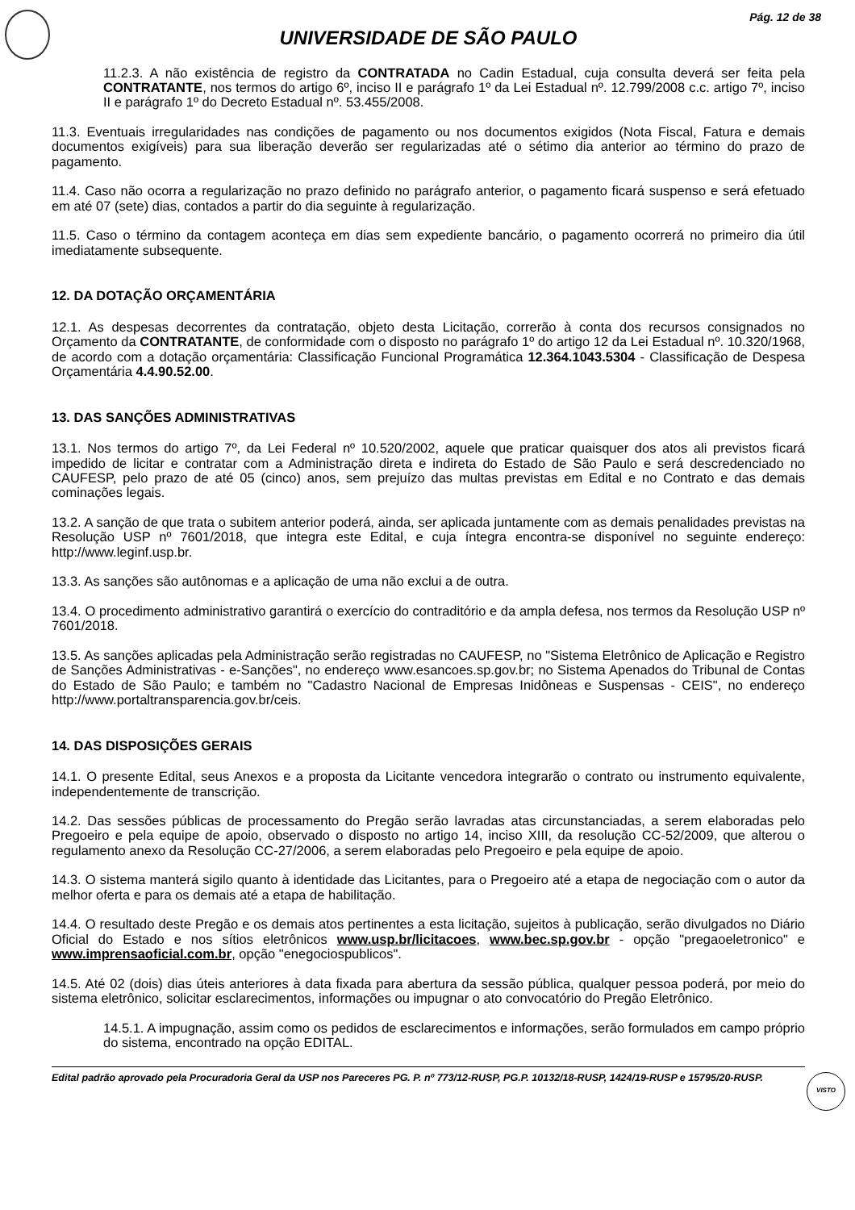Pág. 12 de 38
UNIVERSIDADE DE SÃO PAULO
11.2.3. A não existência de registro da CONTRATADA no Cadin Estadual, cuja consulta deverá ser feita pela CONTRATANTE, nos termos do artigo 6º, inciso II e parágrafo 1º da Lei Estadual nº. 12.799/2008 c.c. artigo 7º, inciso II e parágrafo 1º do Decreto Estadual nº. 53.455/2008.
11.3. Eventuais irregularidades nas condições de pagamento ou nos documentos exigidos (Nota Fiscal, Fatura e demais documentos exigíveis) para sua liberação deverão ser regularizadas até o sétimo dia anterior ao término do prazo de pagamento.
11.4. Caso não ocorra a regularização no prazo definido no parágrafo anterior, o pagamento ficará suspenso e será efetuado em até 07 (sete) dias, contados a partir do dia seguinte à regularização.
11.5. Caso o término da contagem aconteça em dias sem expediente bancário, o pagamento ocorrerá no primeiro dia útil imediatamente subsequente.
12. DA DOTAÇÃO ORÇAMENTÁRIA
12.1. As despesas decorrentes da contratação, objeto desta Licitação, correrão à conta dos recursos consignados no Orçamento da CONTRATANTE, de conformidade com o disposto no parágrafo 1º do artigo 12 da Lei Estadual nº. 10.320/1968, de acordo com a dotação orçamentária: Classificação Funcional Programática 12.364.1043.5304 - Classificação de Despesa Orçamentária 4.4.90.52.00.
13. DAS SANÇÕES ADMINISTRATIVAS
13.1. Nos termos do artigo 7º, da Lei Federal nº 10.520/2002, aquele que praticar quaisquer dos atos ali previstos ficará impedido de licitar e contratar com a Administração direta e indireta do Estado de São Paulo e será descredenciado no CAUFESP, pelo prazo de até 05 (cinco) anos, sem prejuízo das multas previstas em Edital e no Contrato e das demais cominações legais.
13.2. A sanção de que trata o subitem anterior poderá, ainda, ser aplicada juntamente com as demais penalidades previstas na Resolução USP nº 7601/2018, que integra este Edital, e cuja íntegra encontra-se disponível no seguinte endereço: http://www.leginf.usp.br.
13.3. As sanções são autônomas e a aplicação de uma não exclui a de outra.
13.4. O procedimento administrativo garantirá o exercício do contraditório e da ampla defesa, nos termos da Resolução USP nº 7601/2018.
13.5. As sanções aplicadas pela Administração serão registradas no CAUFESP, no "Sistema Eletrônico de Aplicação e Registro de Sanções Administrativas - e-Sanções", no endereço www.esancoes.sp.gov.br; no Sistema Apenados do Tribunal de Contas do Estado de São Paulo; e também no "Cadastro Nacional de Empresas Inidôneas e Suspensas - CEIS", no endereço http://www.portaltransparencia.gov.br/ceis.
14. DAS DISPOSIÇÕES GERAIS
14.1. O presente Edital, seus Anexos e a proposta da Licitante vencedora integrarão o contrato ou instrumento equivalente, independentemente de transcrição.
14.2. Das sessões públicas de processamento do Pregão serão lavradas atas circunstanciadas, a serem elaboradas pelo Pregoeiro e pela equipe de apoio, observado o disposto no artigo 14, inciso XIII, da resolução CC-52/2009, que alterou o regulamento anexo da Resolução CC-27/2006, a serem elaboradas pelo Pregoeiro e pela equipe de apoio.
14.3. O sistema manterá sigilo quanto à identidade das Licitantes, para o Pregoeiro até a etapa de negociação com o autor da melhor oferta e para os demais até a etapa de habilitação.
14.4. O resultado deste Pregão e os demais atos pertinentes a esta licitação, sujeitos à publicação, serão divulgados no Diário Oficial do Estado e nos sítios eletrônicos www.usp.br/licitacoes, www.bec.sp.gov.br - opção "pregaoeletronico" e www.imprensaoficial.com.br, opção "enegociospublicos".
14.5. Até 02 (dois) dias úteis anteriores à data fixada para abertura da sessão pública, qualquer pessoa poderá, por meio do sistema eletrônico, solicitar esclarecimentos, informações ou impugnar o ato convocatório do Pregão Eletrônico.
14.5.1. A impugnação, assim como os pedidos de esclarecimentos e informações, serão formulados em campo próprio do sistema, encontrado na opção EDITAL.
Edital padrão aprovado pela Procuradoria Geral da USP nos Pareceres PG. P. nº 773/12-RUSP, PG.P. 10132/18-RUSP, 1424/19-RUSP e 15795/20-RUSP. VISTO